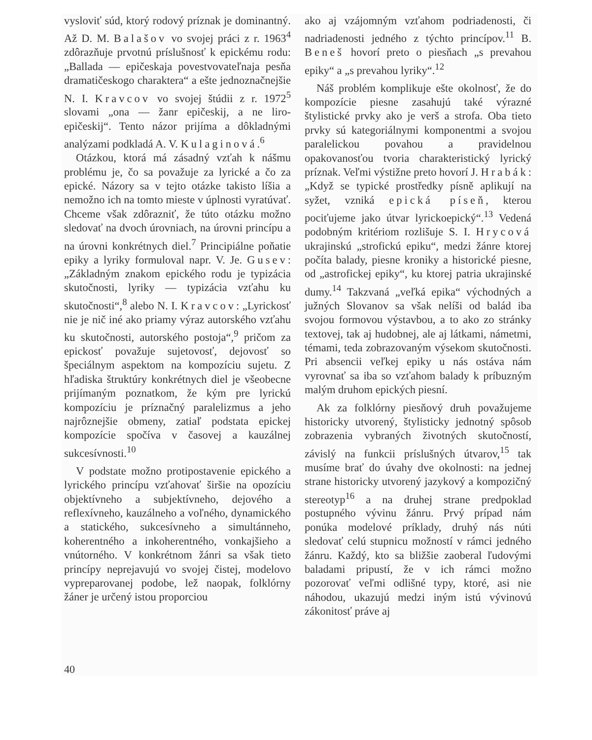vysloviť súd, ktorý rodový príznak je dominantný. Až D. M. Balašov vo svojej práci z r. 1963<sup>4</sup> zdôrazňuje prvotnú príslušnosť k epickému rodu: „Ballada — epičeskaja povestvovateľnaja pesňa dramatičeskogo charaktera“ a ešte jednoznačnejšie N. I. Kravcov vo svojej štúdii z r. 1972<sup>5</sup> slovami „ona — žanr epičeskij, a ne liro-epičeskij“. Tento názor prijíma a dôkladnými analýzami podkladá A. V. Kulaginová.<sup>6</sup>
Otázkou, ktorá má zásadný vzťah k nášmu problému je, čo sa považuje za lyrické a čo za epické. Názory sa v tejto otázke takisto líšia a nemožno ich na tomto mieste v úplnosti vyratúvať. Chceme však zdôrazniť, že túto otázku možno sledovať na dvoch úrovniach, na úrovni princípu a na úrovni konkrétnych diel.<sup>7</sup> Principiálne poňatie epiky a lyriky formuloval napr. V. Je. Gusev: „Základným znakom epického rodu je typizácia skutočnosti, lyriky — typizácia vzťahu ku skutočnosti“,<sup>8</sup> alebo N. I. Kravcov: „Lyrickosť nie je nič iné ako priamy výraz autorského vzťahu ku skutočnosti, autorského postoja“,<sup>9</sup> pričom za epickosť považuje sujetovosť, dejovosť so špeciálnym aspektom na kompozíciu sujetu. Z hľadiska štruktúry konkrétnych diel je všeobecne prijímaným poznatkom, že kým pre lyrickú kompozíciu je príznačný paralelizmus a jeho najrôznejšie obmeny, zatiaľ podstata epickej kompozície spočíva v časovej a kauzálnej sukcesívnosti.<sup>10</sup>
V podstate možno protipostavenie epického a lyrického princípu vzťahovať širšie na opozíciu objektívneho a subjektívneho, dejového a reflexívneho, kauzálneho a voľného, dynamického a statického, sukcesívneho a simultánneho, koherentného a inkoherentného, vonkajšieho a vnútorného. V konkrétnom žánri sa však tieto princípy neprejavujú vo svojej čistej, modelovo vypreparovanej podobe, lež naopak, folklórny žáner je určený istou proporciou
ako aj vzájomným vzťahom podriadenosti, či nadriadenosti jedného z týchto princípov.<sup>11</sup> B. Beneš hovorí preto o piesňach „s prevahou epiky“ a „s prevahou lyriky“.<sup>12</sup>
Náš problém komplikuje ešte okolnosť, že do kompozície piesne zasahujú také výrazné štylistické prvky ako je verš a strofa. Oba tieto prvky sú kategoriálnymi komponentmi a svojou paralelickou povahou a pravidelnou opakovanosťou tvoria charakteristický lyrický príznak. Veľmi výstižne preto hovorí J. Hrabák: „Když se typické prostředky písně aplikují na syžet, vzniká epická píseň, kterou pociťujeme jako útvar lyrickoepický“.<sup>13</sup> Vedená podobným kritériom rozlišuje S. I. Hrycová ukrajinskú „strofickú epiku“, medzi žánre ktorej počíta balady, piesne kroniky a historické piesne, od „astrofickej epiky“, ku ktorej patria ukrajinské dumy.<sup>14</sup> Takzvaná „veľká epika“ východných a južných Slovanov sa však nelíši od balád iba svojou formovou výstavbou, a to ako zo stránky textovej, tak aj hudobnej, ale aj látkami, námetmi, témami, teda zobrazovaným výsekom skutočnosti. Pri absencii veľkej epiky u nás ostáva nám vyrovnať sa iba so vzťahom balady k príbuzným malým druhom epických piesní.
Ak za folklórny piesňový druh považujeme historicky utvorený, štylisticky jednotný spôsob zobrazenia vybraných životných skutočností, závislý na funkcii príslušných útvarov,<sup>15</sup> tak musíme brať do úvahy dve okolnosti: na jednej strane historicky utvorený jazykový a kompozičný stereotyp<sup>16</sup> a na druhej strane predpoklad postupného vývinu žánru. Prvý prípad nám ponúka modelové príklady, druhý nás núti sledovať celú stupnicu možností v rámci jedného žánru. Každý, kto sa bližšie zaoberal ľudovými baladami pripustí, že v ich rámci možno pozorovať veľmi odlišné typy, ktoré, asi nie náhodou, ukazujú medzi iným istú vývinovú zákonitosť práve aj
40